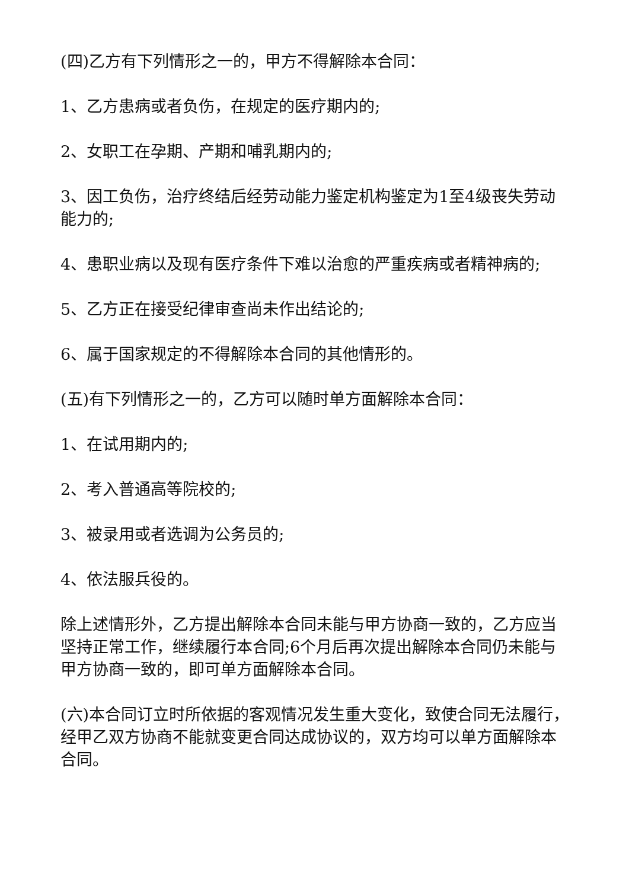(四)乙方有下列情形之一的，甲方不得解除本合同：
1、乙方患病或者负伤，在规定的医疗期内的;
2、女职工在孕期、产期和哺乳期内的;
3、因工负伤，治疗终结后经劳动能力鉴定机构鉴定为1至4级丧失劳动能力的;
4、患职业病以及现有医疗条件下难以治愈的严重疾病或者精神病的;
5、乙方正在接受纪律审查尚未作出结论的;
6、属于国家规定的不得解除本合同的其他情形的。
(五)有下列情形之一的，乙方可以随时单方面解除本合同：
1、在试用期内的;
2、考入普通高等院校的;
3、被录用或者选调为公务员的;
4、依法服兵役的。
除上述情形外，乙方提出解除本合同未能与甲方协商一致的，乙方应当坚持正常工作，继续履行本合同;6个月后再次提出解除本合同仍未能与甲方协商一致的，即可单方面解除本合同。
(六)本合同订立时所依据的客观情况发生重大变化，致使合同无法履行，经甲乙双方协商不能就变更合同达成协议的，双方均可以单方面解除本合同。